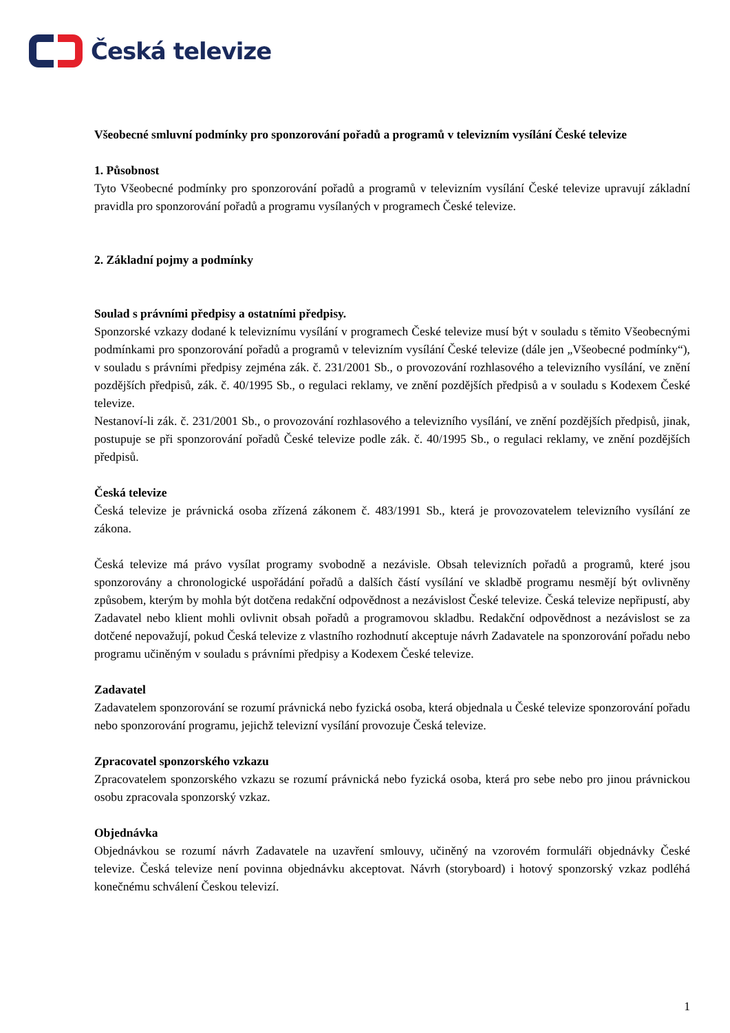Česká televize
Všeobecné smluvní podmínky pro sponzorování pořadů a programů v televizním vysílání České televize
1. Působnost
Tyto Všeobecné podmínky pro sponzorování pořadů a programů v televizním vysílání České televize upravují základní pravidla pro sponzorování pořadů a programu vysílaných v programech České televize.
2. Základní pojmy a podmínky
Soulad s právními předpisy a ostatními předpisy.
Sponzorské vzkazy dodané k televiznímu vysílání v programech České televize musí být v souladu s těmito Všeobecnými podmínkami pro sponzorování pořadů a programů v televizním vysílání České televize (dále jen „Všeobecné podmínky“), v souladu s právními předpisy zejména zák. č. 231/2001 Sb., o provozování rozhlasového a televizního vysílání, ve znění pozdějších předpisů, zák. č. 40/1995 Sb., o regulaci reklamy, ve znění pozdějších předpisů a v souladu s Kodexem České televize.
Nestanoví-li zák. č. 231/2001 Sb., o provozování rozhlasového a televizního vysílání, ve znění pozdějších předpisů, jinak, postupuje se při sponzorování pořadů České televize podle zák. č. 40/1995 Sb., o regulaci reklamy, ve znění pozdějších předpisů.
Česká televize
Česká televize je právnická osoba zřízená zákonem č. 483/1991 Sb., která je provozovatelem televizního vysílání ze zákona.
Česká televize má právo vysílat programy svobodně a nezávisle. Obsah televizních pořadů a programů, které jsou sponzorovány a chronologické uspořádání pořadů a dalších částí vysílání ve skladbě programu nesmějí být ovlivněny způsobem, kterým by mohla být dotčena redakční odpovědnost a nezávislost České televize. Česká televize nepřipustí, aby Zadavatel nebo klient mohli ovlivnit obsah pořadů a programovou skladbu. Redakční odpovědnost a nezávislost se za dotčené nepovažují, pokud Česká televize z vlastního rozhodnutí akceptuje návrh Zadavatele na sponzorování pořadu nebo programu učiněným v souladu s právními předpisy a Kodexem České televize.
Zadavatel
Zadavatelem sponzorování se rozumí právnická nebo fyzická osoba, která objednala u České televize sponzorování pořadu nebo sponzorování programu, jejichž televizní vysílání provozuje Česká televize.
Zpracovatel sponzorského vzkazu
Zpracovatelem sponzorského vzkazu se rozumí právnická nebo fyzická osoba, která pro sebe nebo pro jinou právnickou osobu zpracovala sponzorský vzkaz.
Objednávka
Objednávkou se rozumí návrh Zadavatele na uzavření smlouvy, učiněný na vzorovém formuláři objednávky České televize. Česká televize není povinna objednávku akceptovat. Návrh (storyboard) i hotový sponzorský vzkaz podléhá konečnému schválení Českou televizí.
1